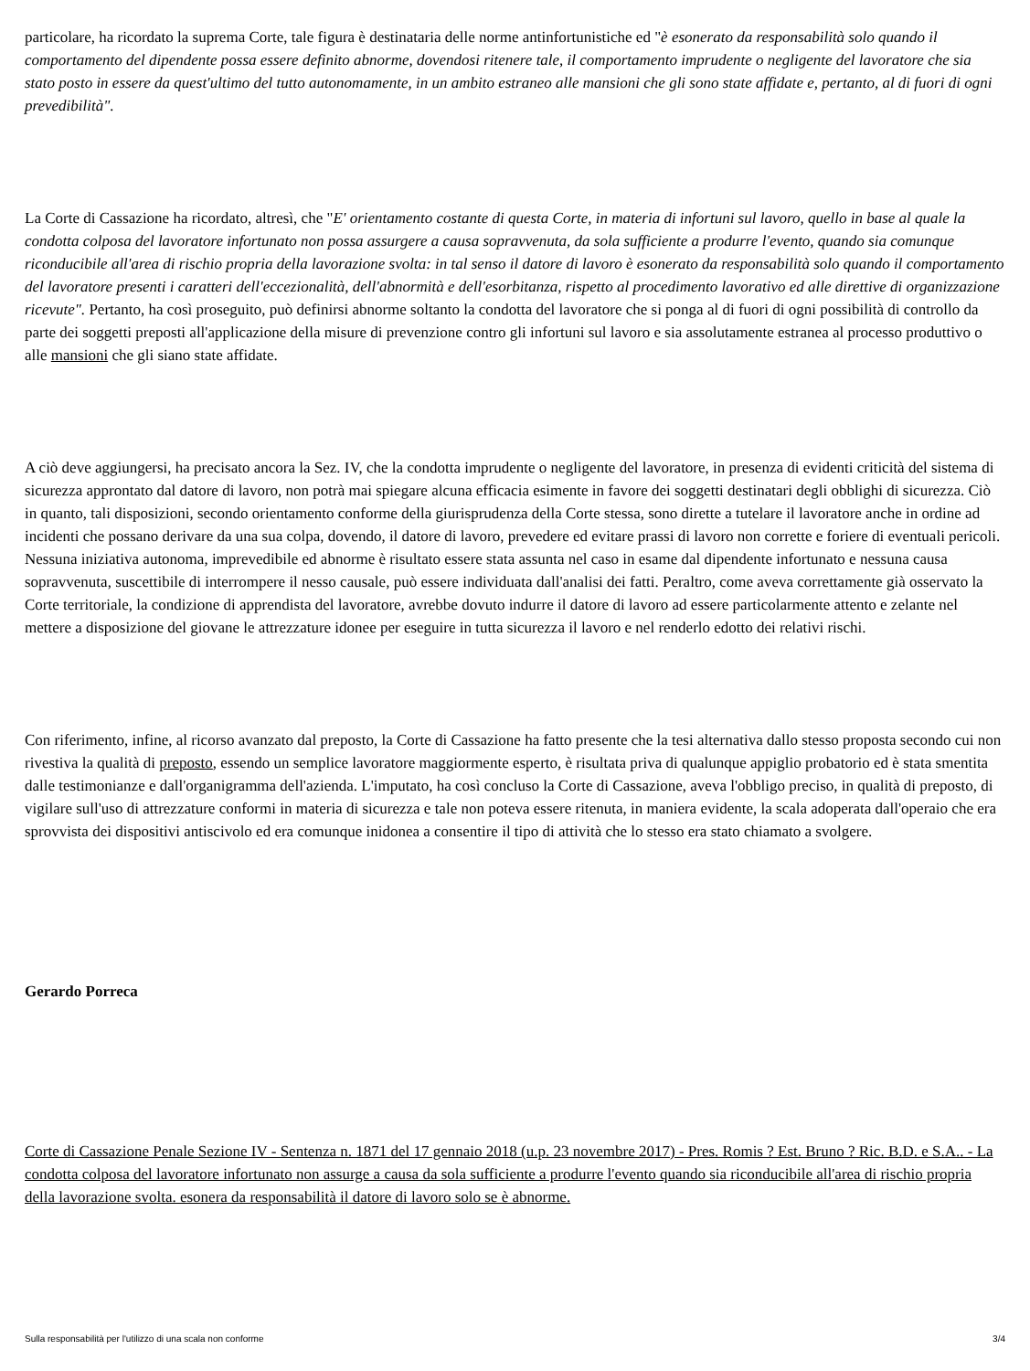particolare, ha ricordato la suprema Corte, tale figura è destinataria delle norme antinfortunistiche ed "è esonerato da responsabilità solo quando il comportamento del dipendente possa essere definito abnorme, dovendosi ritenere tale, il comportamento imprudente o negligente del lavoratore che sia stato posto in essere da quest'ultimo del tutto autonomamente, in un ambito estraneo alle mansioni che gli sono state affidate e, pertanto, al di fuori di ogni prevedibilità".
La Corte di Cassazione ha ricordato, altresì, che "E' orientamento costante di questa Corte, in materia di infortuni sul lavoro, quello in base al quale la condotta colposa del lavoratore infortunato non possa assurgere a causa sopravvenuta, da sola sufficiente a produrre l'evento, quando sia comunque riconducibile all'area di rischio propria della lavorazione svolta: in tal senso il datore di lavoro è esonerato da responsabilità solo quando il comportamento del lavoratore presenti i caratteri dell'eccezionalità, dell'abnormità e dell'esorbitanza, rispetto al procedimento lavorativo ed alle direttive di organizzazione ricevute". Pertanto, ha così proseguito, può definirsi abnorme soltanto la condotta del lavoratore che si ponga al di fuori di ogni possibilità di controllo da parte dei soggetti preposti all'applicazione della misure di prevenzione contro gli infortuni sul lavoro e sia assolutamente estranea al processo produttivo o alle mansioni che gli siano state affidate.
A ciò deve aggiungersi, ha precisato ancora la Sez. IV, che la condotta imprudente o negligente del lavoratore, in presenza di evidenti criticità del sistema di sicurezza approntato dal datore di lavoro, non potrà mai spiegare alcuna efficacia esimente in favore dei soggetti destinatari degli obblighi di sicurezza. Ciò in quanto, tali disposizioni, secondo orientamento conforme della giurisprudenza della Corte stessa, sono dirette a tutelare il lavoratore anche in ordine ad incidenti che possano derivare da una sua colpa, dovendo, il datore di lavoro, prevedere ed evitare prassi di lavoro non corrette e foriere di eventuali pericoli. Nessuna iniziativa autonoma, imprevedibile ed abnorme è risultato essere stata assunta nel caso in esame dal dipendente infortunato e nessuna causa sopravvenuta, suscettibile di interrompere il nesso causale, può essere individuata dall'analisi dei fatti. Peraltro, come aveva correttamente già osservato la Corte territoriale, la condizione di apprendista del lavoratore, avrebbe dovuto indurre il datore di lavoro ad essere particolarmente attento e zelante nel mettere a disposizione del giovane le attrezzature idonee per eseguire in tutta sicurezza il lavoro e nel renderlo edotto dei relativi rischi.
Con riferimento, infine, al ricorso avanzato dal preposto, la Corte di Cassazione ha fatto presente che la tesi alternativa dallo stesso proposta secondo cui non rivestiva la qualità di preposto, essendo un semplice lavoratore maggiormente esperto, è risultata priva di qualunque appiglio probatorio ed è stata smentita dalle testimonianze e dall'organigramma dell'azienda. L'imputato, ha così concluso la Corte di Cassazione, aveva l'obbligo preciso, in qualità di preposto, di vigilare sull'uso di attrezzature conformi in materia di sicurezza e tale non poteva essere ritenuta, in maniera evidente, la scala adoperata dall'operaio che era sprovvista dei dispositivi antiscivolo ed era comunque inidonea a consentire il tipo di attività che lo stesso era stato chiamato a svolgere.
Gerardo Porreca
Corte di Cassazione Penale Sezione IV - Sentenza n. 1871 del 17 gennaio 2018 (u.p. 23 novembre 2017) - Pres. Romis ? Est. Bruno ? Ric. B.D. e S.A.. - La condotta colposa del lavoratore infortunato non assurge a causa da sola sufficiente a produrre l'evento quando sia riconducibile all'area di rischio propria della lavorazione svolta. esonera da responsabilità il datore di lavoro solo se è abnorme.
Sulla responsabilità per l'utilizzo di una scala non conforme 3/4